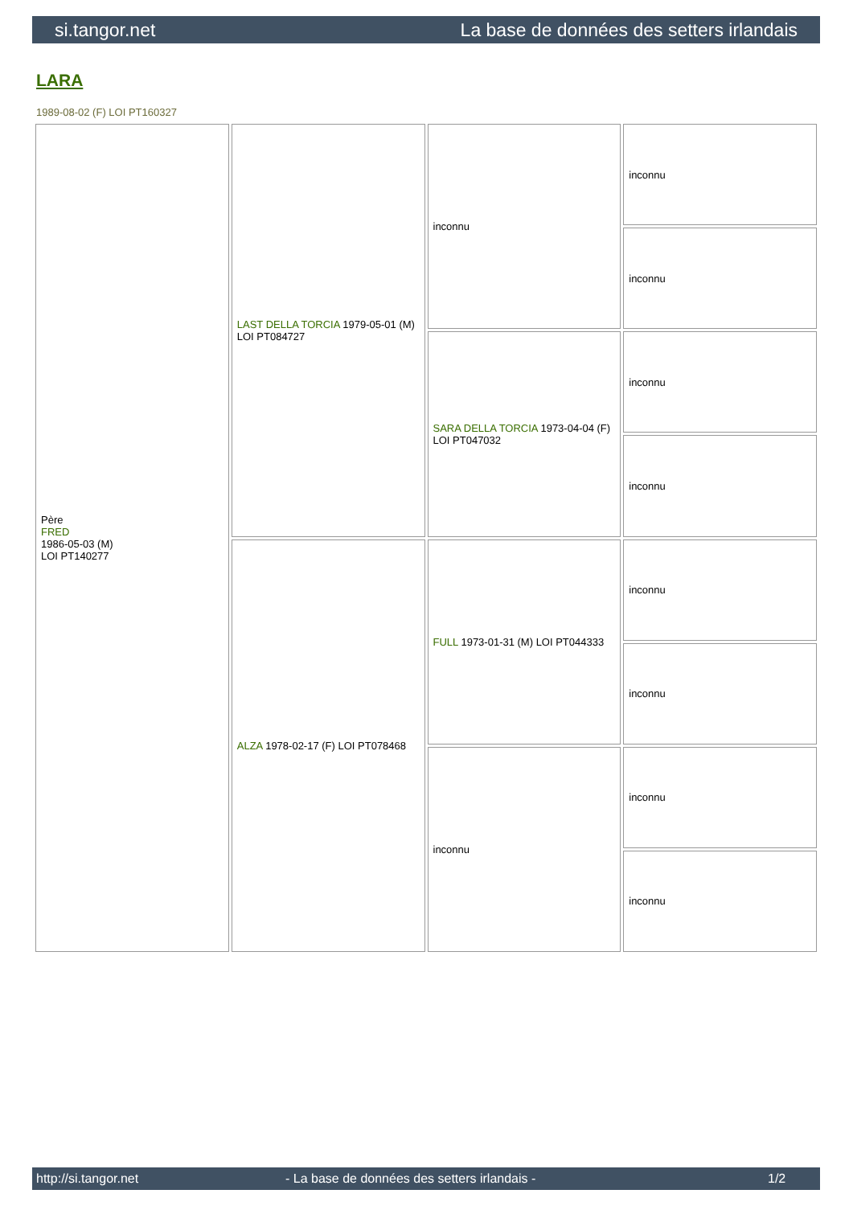si.tangor.net La base de données des setters irlandais
LARA
1989-08-02 (F) LOI PT160327
| Père FRED 1986-05-03 (M) LOI PT140277 | LAST DELLA TORCIA 1979-05-01 (M) LOI PT084727 | inconnu | inconnu |
| | | | inconnu |
| | | SARA DELLA TORCIA 1973-04-04 (F) LOI PT047032 | inconnu |
| | | | inconnu |
| | ALZA 1978-02-17 (F) LOI PT078468 | FULL 1973-01-31 (M) LOI PT044333 | inconnu |
| | | | inconnu |
| | | inconnu | inconnu |
| | | | inconnu |
http://si.tangor.net - La base de données des setters irlandais - 1/2